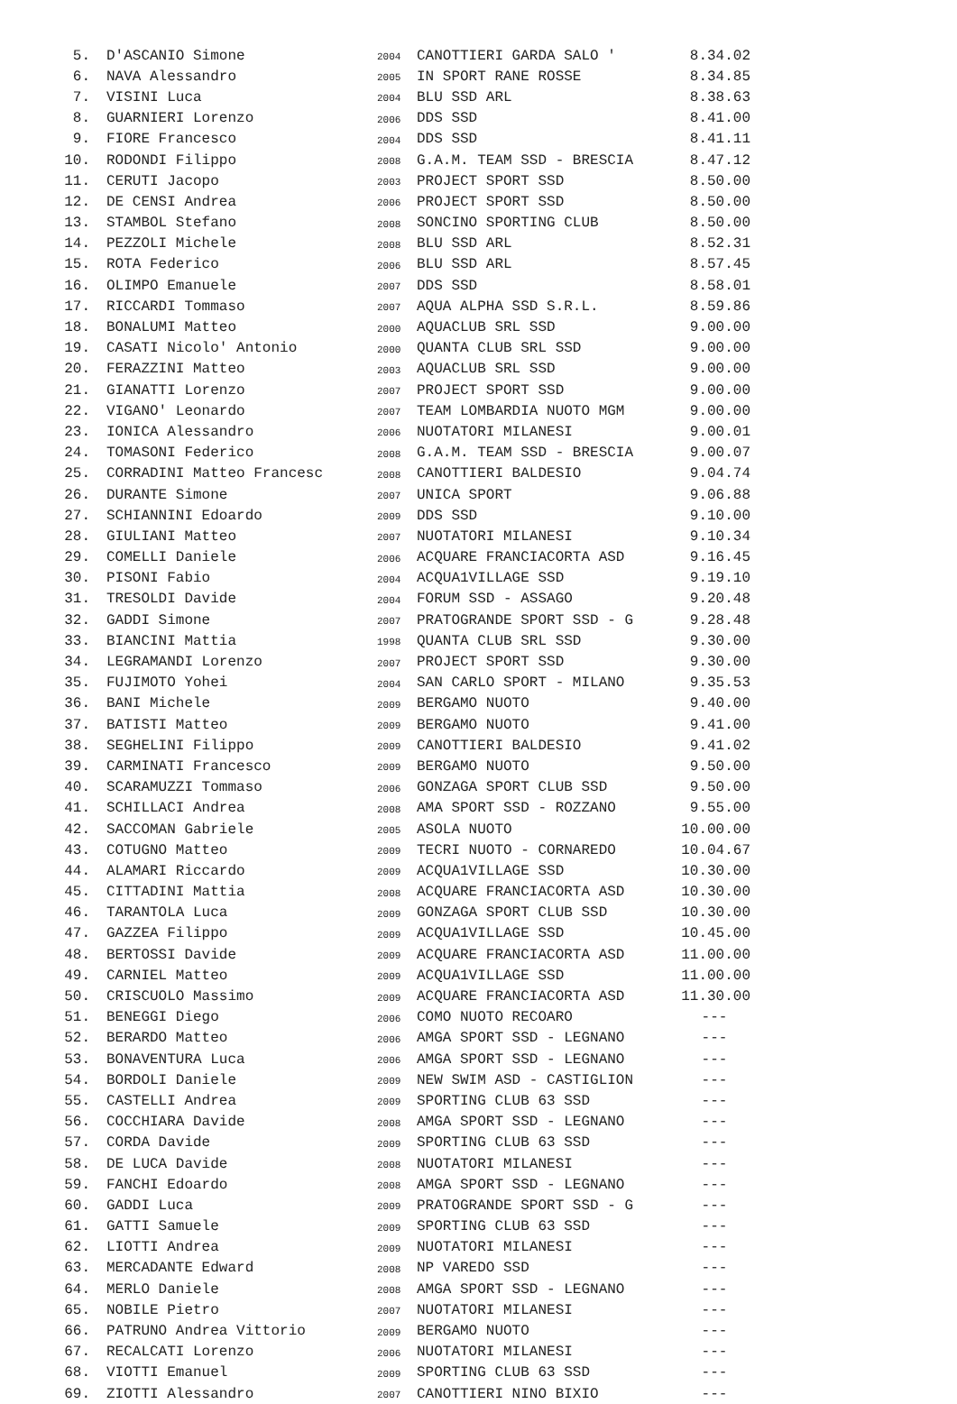| 5. | D'ASCANIO Simone | 2004 | CANOTTIERI GARDA SALO ' | 8.34.02 |
| 6. | NAVA Alessandro | 2005 | IN SPORT RANE ROSSE | 8.34.85 |
| 7. | VISINI Luca | 2004 | BLU SSD ARL | 8.38.63 |
| 8. | GUARNIERI Lorenzo | 2006 | DDS SSD | 8.41.00 |
| 9. | FIORE Francesco | 2004 | DDS SSD | 8.41.11 |
| 10. | RODONDI Filippo | 2008 | G.A.M. TEAM SSD - BRESCIA | 8.47.12 |
| 11. | CERUTI Jacopo | 2003 | PROJECT SPORT SSD | 8.50.00 |
| 12. | DE CENSI Andrea | 2006 | PROJECT SPORT SSD | 8.50.00 |
| 13. | STAMBOL Stefano | 2008 | SONCINO SPORTING CLUB | 8.50.00 |
| 14. | PEZZOLI Michele | 2008 | BLU SSD ARL | 8.52.31 |
| 15. | ROTA Federico | 2006 | BLU SSD ARL | 8.57.45 |
| 16. | OLIMPO Emanuele | 2007 | DDS SSD | 8.58.01 |
| 17. | RICCARDI Tommaso | 2007 | AQUA ALPHA SSD S.R.L. | 8.59.86 |
| 18. | BONALUMI Matteo | 2000 | AQUACLUB SRL SSD | 9.00.00 |
| 19. | CASATI Nicolo' Antonio | 2000 | QUANTA CLUB SRL SSD | 9.00.00 |
| 20. | FERAZZINI Matteo | 2003 | AQUACLUB SRL SSD | 9.00.00 |
| 21. | GIANATTI Lorenzo | 2007 | PROJECT SPORT SSD | 9.00.00 |
| 22. | VIGANO' Leonardo | 2007 | TEAM LOMBARDIA NUOTO MGM | 9.00.00 |
| 23. | IONICA Alessandro | 2006 | NUOTATORI MILANESI | 9.00.01 |
| 24. | TOMASONI Federico | 2008 | G.A.M. TEAM SSD - BRESCIA | 9.00.07 |
| 25. | CORRADINI Matteo Francesc | 2008 | CANOTTIERI BALDESIO | 9.04.74 |
| 26. | DURANTE Simone | 2007 | UNICA SPORT | 9.06.88 |
| 27. | SCHIANNINI Edoardo | 2009 | DDS SSD | 9.10.00 |
| 28. | GIULIANI Matteo | 2007 | NUOTATORI MILANESI | 9.10.34 |
| 29. | COMELLI Daniele | 2006 | ACQUARE FRANCIACORTA ASD | 9.16.45 |
| 30. | PISONI Fabio | 2004 | ACQUA1VILLAGE SSD | 9.19.10 |
| 31. | TRESOLDI Davide | 2004 | FORUM SSD - ASSAGO | 9.20.48 |
| 32. | GADDI Simone | 2007 | PRATOGRANDE SPORT SSD - G | 9.28.48 |
| 33. | BIANCINI Mattia | 1998 | QUANTA CLUB SRL SSD | 9.30.00 |
| 34. | LEGRAMANDI Lorenzo | 2007 | PROJECT SPORT SSD | 9.30.00 |
| 35. | FUJIMOTO Yohei | 2004 | SAN CARLO SPORT - MILANO | 9.35.53 |
| 36. | BANI Michele | 2009 | BERGAMO NUOTO | 9.40.00 |
| 37. | BATISTI Matteo | 2009 | BERGAMO NUOTO | 9.41.00 |
| 38. | SEGHELINI Filippo | 2009 | CANOTTIERI BALDESIO | 9.41.02 |
| 39. | CARMINATI Francesco | 2009 | BERGAMO NUOTO | 9.50.00 |
| 40. | SCARAMUZZI Tommaso | 2006 | GONZAGA SPORT CLUB SSD | 9.50.00 |
| 41. | SCHILLACI Andrea | 2008 | AMA SPORT SSD - ROZZANO | 9.55.00 |
| 42. | SACCOMAN Gabriele | 2005 | ASOLA NUOTO | 10.00.00 |
| 43. | COTUGNO Matteo | 2009 | TECRI NUOTO - CORNAREDO | 10.04.67 |
| 44. | ALAMARI Riccardo | 2009 | ACQUA1VILLAGE SSD | 10.30.00 |
| 45. | CITTADINI Mattia | 2008 | ACQUARE FRANCIACORTA ASD | 10.30.00 |
| 46. | TARANTOLA Luca | 2009 | GONZAGA SPORT CLUB SSD | 10.30.00 |
| 47. | GAZZEA Filippo | 2009 | ACQUA1VILLAGE SSD | 10.45.00 |
| 48. | BERTOSSI Davide | 2009 | ACQUARE FRANCIACORTA ASD | 11.00.00 |
| 49. | CARNIEL Matteo | 2009 | ACQUA1VILLAGE SSD | 11.00.00 |
| 50. | CRISCUOLO Massimo | 2009 | ACQUARE FRANCIACORTA ASD | 11.30.00 |
| 51. | BENEGGI Diego | 2006 | COMO NUOTO RECOARO | --- |
| 52. | BERARDO Matteo | 2006 | AMGA SPORT SSD - LEGNANO | --- |
| 53. | BONAVENTURA Luca | 2006 | AMGA SPORT SSD - LEGNANO | --- |
| 54. | BORDOLI Daniele | 2009 | NEW SWIM ASD - CASTIGLION | --- |
| 55. | CASTELLI Andrea | 2009 | SPORTING CLUB 63 SSD | --- |
| 56. | COCCHIARA Davide | 2008 | AMGA SPORT SSD - LEGNANO | --- |
| 57. | CORDA Davide | 2009 | SPORTING CLUB 63 SSD | --- |
| 58. | DE LUCA Davide | 2008 | NUOTATORI MILANESI | --- |
| 59. | FANCHI Edoardo | 2008 | AMGA SPORT SSD - LEGNANO | --- |
| 60. | GADDI Luca | 2009 | PRATOGRANDE SPORT SSD - G | --- |
| 61. | GATTI Samuele | 2009 | SPORTING CLUB 63 SSD | --- |
| 62. | LIOTTI Andrea | 2009 | NUOTATORI MILANESI | --- |
| 63. | MERCADANTE Edward | 2008 | NP VAREDO SSD | --- |
| 64. | MERLO Daniele | 2008 | AMGA SPORT SSD - LEGNANO | --- |
| 65. | NOBILE Pietro | 2007 | NUOTATORI MILANESI | --- |
| 66. | PATRUNO Andrea Vittorio | 2009 | BERGAMO NUOTO | --- |
| 67. | RECALCATI Lorenzo | 2006 | NUOTATORI MILANESI | --- |
| 68. | VIOTTI Emanuel | 2009 | SPORTING CLUB 63 SSD | --- |
| 69. | ZIOTTI Alessandro | 2007 | CANOTTIERI NINO BIXIO | --- |